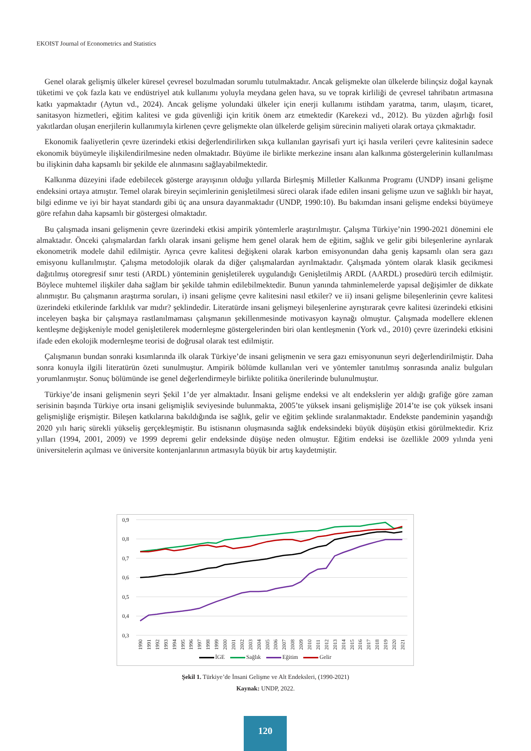EKOIST Journal of Econometrics and Statistics
Genel olarak gelişmiş ülkeler küresel çevresel bozulmadan sorumlu tutulmaktadır. Ancak gelişmekte olan ülkelerde bilinçsiz doğal kaynak tüketimi ve çok fazla katı ve endüstriyel atık kullanımı yoluyla meydana gelen hava, su ve toprak kirliliği de çevresel tahribatın artmasına katkı yapmaktadır (Aytun vd., 2024). Ancak gelişme yolundaki ülkeler için enerji kullanımı istihdam yaratma, tarım, ulaşım, ticaret, sanitasyon hizmetleri, eğitim kalitesi ve gıda güvenliği için kritik önem arz etmektedir (Karekezi vd., 2012). Bu yüzden ağırlığı fosil yakıtlardan oluşan enerjilerin kullanımıyla kirlenen çevre gelişmekte olan ülkelerde gelişim sürecinin maliyeti olarak ortaya çıkmaktadır.
Ekonomik faaliyetlerin çevre üzerindeki etkisi değerlendirilirken sıkça kullanılan gayrisafi yurt içi hasıla verileri çevre kalitesinin sadece ekonomik büyümeyle ilişkilendirilmesine neden olmaktadır. Büyüme ile birlikte merkezine insanı alan kalkınma göstergelerinin kullanılması bu ilişkinin daha kapsamlı bir şekilde ele alınmasını sağlayabilmektedir.
Kalkınma düzeyini ifade edebilecek gösterge arayışının olduğu yıllarda Birleşmiş Milletler Kalkınma Programı (UNDP) insani gelişme endeksini ortaya atmıştır. Temel olarak bireyin seçimlerinin genişletilmesi süreci olarak ifade edilen insani gelişme uzun ve sağlıklı bir hayat, bilgi edinme ve iyi bir hayat standardı gibi üç ana unsura dayanmaktadır (UNDP, 1990:10). Bu bakımdan insani gelişme endeksi büyümeye göre refahın daha kapsamlı bir göstergesi olmaktadır.
Bu çalışmada insani gelişmenin çevre üzerindeki etkisi ampirik yöntemlerle araştırılmıştır. Çalışma Türkiye’nin 1990-2021 dönemini ele almaktadır. Önceki çalışmalardan farklı olarak insani gelişme hem genel olarak hem de eğitim, sağlık ve gelir gibi bileşenlerine ayrılarak ekonometrik modele dahil edilmiştir. Ayrıca çevre kalitesi değişkeni olarak karbon emisyonundan daha geniş kapsamlı olan sera gazı emisyonu kullanılmıştır. Çalışma metodolojik olarak da diğer çalışmalardan ayrılmaktadır. Çalışmada yöntem olarak klasik gecikmesi dağıtılmış otoregresif sınır testi (ARDL) yönteminin genişletilerek uygulandığı Genişletilmiş ARDL (AARDL) prosedürü tercih edilmiştir. Böylece muhtemel ilişkiler daha sağlam bir şekilde tahmin edilebilmektedir. Bunun yanında tahminlemelerde yapısal değişimler de dikkate alınmıştır. Bu çalışmanın araştırma soruları, i) insani gelişme çevre kalitesini nasıl etkiler? ve ii) insani gelişme bileşenlerinin çevre kalitesi üzerindeki etkilerinde farklılık var mıdır? şeklindedir. Literatürde insani gelişmeyi bileşenlerine ayrıştırarak çevre kalitesi üzerindeki etkisini inceleyen başka bir çalışmaya rastlanılmaması çalışmanın şekillenmesinde motivasyon kaynağı olmuştur. Çalışmada modellere eklenen kentleşme değişkeniyle model genişletilerek modernleşme göstergelerinden biri olan kentleşmenin (York vd., 2010) çevre üzerindeki etkisini ifade eden ekolojik modernleşme teorisi de doğrusal olarak test edilmiştir.
Çalışmanın bundan sonraki kısımlarında ilk olarak Türkiye’de insani gelişmenin ve sera gazı emisyonunun seyri değerlendirilmiştir. Daha sonra konuyla ilgili literatürün özeti sunulmuştur. Ampirik bölümde kullanılan veri ve yöntemler tanıtılmış sonrasında analiz bulguları yorumlanmıştır. Sonuç bölümünde ise genel değerlendirmeyle birlikte politika önerilerinde bulunulmuştur.
Türkiye’de insani gelişmenin seyri Şekil 1’de yer almaktadır. İnsani gelişme endeksi ve alt endekslerin yer aldığı grafiğe göre zaman serisinin başında Türkiye orta insani gelişmişlik seviyesinde bulunmakta, 2005’te yüksek insani gelişmişliğe 2014’te ise çok yüksek insani gelişmişliğe erişmiştir. Bileşen katkılarına bakıldığında ise sağlık, gelir ve eğitim şeklinde sıralanmaktadır. Endekste pandeminin yaşandığı 2020 yılı hariç sürekli yükseliş gerçekleşmiştir. Bu istisnanın oluşmasında sağlık endeksindeki büyük düşüşün etkisi görülmektedir. Kriz yılları (1994, 2001, 2009) ve 1999 depremi gelir endeksinde düşüşe neden olmuştur. Eğitim endeksi ise özellikle 2009 yılında yeni üniversitelerin açılması ve üniversite kontenjanlarının artmasıyla büyük bir artış kaydetmiştir.
0,9
0,8
0,7
0,6
0,5
0,4
0,3
1990
1991
1992
1993
1994
1995
1996
1997
1998
1999
2000
2001
2002
2003
2004
2005
2006
2007
2008
2009
2010
2011
2012
2013
2014
2015
2016
2017
2018
2019
2020
2021
İGE Sağlık Eğitim Gelir
Şekil 1. Türkiye’de İnsani Gelişme ve Alt Endeksleri, (1990-2021)
Kaynak: UNDP, 2022.
120